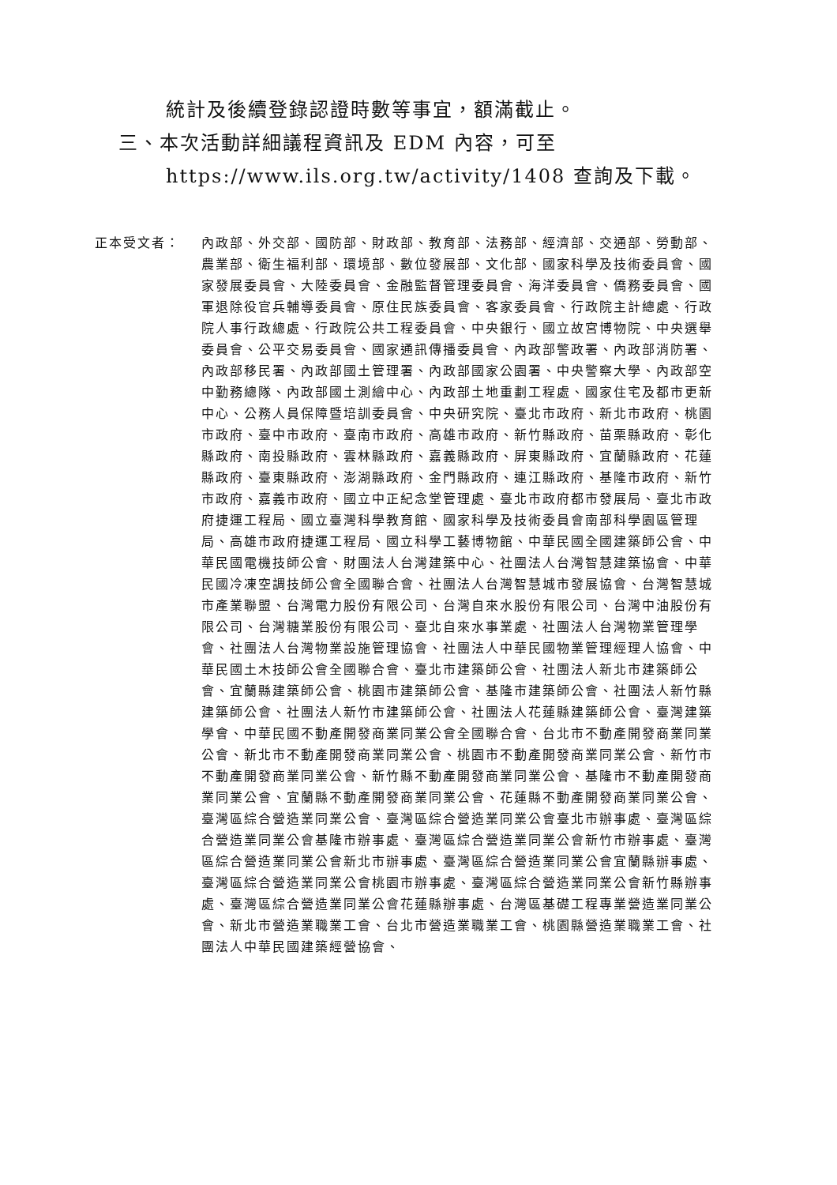統計及後續登錄認證時數等事宜，額滿截止。
三、本次活動詳細議程資訊及 EDM 內容，可至 https://www.ils.org.tw/activity/1408 查詢及下載。
正本受文者： 內政部、外交部、國防部、財政部、教育部、法務部、經濟部、交通部、勞動部、農業部、衛生福利部、環境部、數位發展部、文化部、國家科學及技術委員會、國家發展委員會、大陸委員會、金融監督管理委員會、海洋委員會、僑務委員會、國軍退除役官兵輔導委員會、原住民族委員會、客家委員會、行政院主計總處、行政院人事行政總處、行政院公共工程委員會、中央銀行、國立故宮博物院、中央選舉委員會、公平交易委員會、國家通訊傳播委員會、內政部警政署、內政部消防署、內政部移民署、內政部國土管理署、內政部國家公園署、中央警察大學、內政部空中勤務總隊、內政部國土測繪中心、內政部土地重劃工程處、國家住宅及都市更新中心、公務人員保障暨培訓委員會、中央研究院、臺北市政府、新北市政府、桃園市政府、臺中市政府、臺南市政府、高雄市政府、新竹縣政府、苗栗縣政府、彰化縣政府、南投縣政府、雲林縣政府、嘉義縣政府、屏東縣政府、宜蘭縣政府、花蓮縣政府、臺東縣政府、澎湖縣政府、金門縣政府、連江縣政府、基隆市政府、新竹市政府、嘉義市政府、國立中正紀念堂管理處、臺北市政府都市發展局、臺北市政府捷運工程局、國立臺灣科學教育館、國家科學及技術委員會南部科學園區管理局、高雄市政府捷運工程局、國立科學工藝博物館、中華民國全國建築師公會、中華民國電機技師公會、財團法人台灣建築中心、社團法人台灣智慧建築協會、中華民國冷凍空調技師公會全國聯合會、社團法人台灣智慧城市發展協會、台灣智慧城市產業聯盟、台灣電力股份有限公司、台灣自來水股份有限公司、台灣中油股份有限公司、台灣糖業股份有限公司、臺北自來水事業處、社團法人台灣物業管理學會、社團法人台灣物業設施管理協會、社團法人中華民國物業管理經理人協會、中華民國土木技師公會全國聯合會、臺北市建築師公會、社團法人新北市建築師公會、宜蘭縣建築師公會、桃園市建築師公會、基隆市建築師公會、社團法人新竹縣建築師公會、社團法人新竹市建築師公會、社團法人花蓮縣建築師公會、臺灣建築學會、中華民國不動產開發商業同業公會全國聯合會、台北市不動產開發商業同業公會、新北市不動產開發商業同業公會、桃園市不動產開發商業同業公會、新竹市不動產開發商業同業公會、新竹縣不動產開發商業同業公會、基隆市不動產開發商業同業公會、宜蘭縣不動產開發商業同業公會、花蓮縣不動產開發商業同業公會、臺灣區綜合營造業同業公會、臺灣區綜合營造業同業公會臺北市辦事處、臺灣區綜合營造業同業公會基隆市辦事處、臺灣區綜合營造業同業公會新竹市辦事處、臺灣區綜合營造業同業公會新北市辦事處、臺灣區綜合營造業同業公會宜蘭縣辦事處、臺灣區綜合營造業同業公會桃園市辦事處、臺灣區綜合營造業同業公會新竹縣辦事處、臺灣區綜合營造業同業公會花蓮縣辦事處、台灣區基礎工程專業營造業同業公會、新北市營造業職業工會、台北市營造業職業工會、桃園縣營造業職業工會、社團法人中華民國建築經營協會、